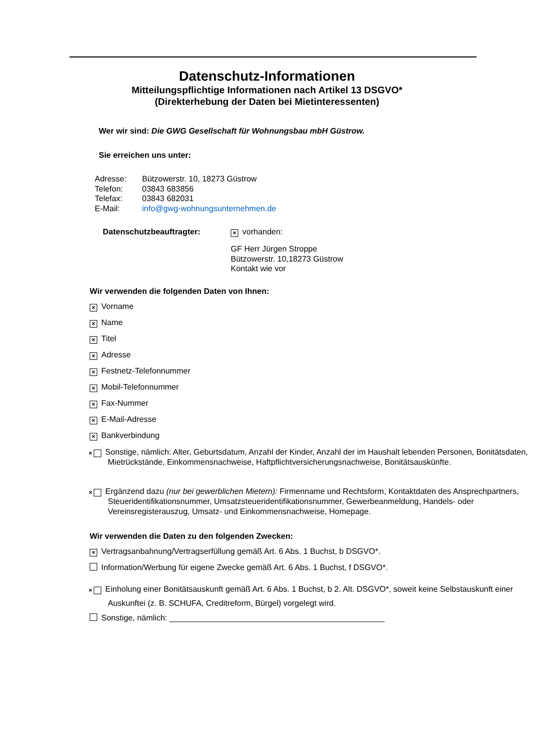Datenschutz-Informationen
Mitteilungspflichtige Informationen nach Artikel 13 DSGVO*
(Direkterhebung der Daten bei Mietinteressenten)
Wer wir sind: Die GWG Gesellschaft für Wohnungsbau mbH Güstrow.
Sie erreichen uns unter:
| Adresse: | Bützowerstr. 10, 18273 Güstrow |
| Telefon: | 03843 683856 |
| Telefax: | 03843 682031 |
| E-Mail: | info@gwg-wohnungsunternehmen.de |
Datenschutzbeauftragter:
× vorhanden:
GF Herr Jürgen Stroppe
Bützowerstr. 10,18273 Güstrow
Kontakt wie vor
Wir verwenden die folgenden Daten von Ihnen:
× Vorname
× Name
× Titel
× Adresse
× Festnetz-Telefonnummer
× Mobil-Telefonnummer
× Fax-Nummer
× E-Mail-Adresse
× Bankverbindung
× Sonstige, nämlich: Alter, Geburtsdatum, Anzahl der Kinder, Anzahl der im Haushalt lebenden Personen, Bonitätsdaten, Mietrückstände, Einkommensnachweise, Haftpflichtversicherungsnachweise, Bonitätsauskünfte.
× Ergänzend dazu (nur bei gewerblichen Mietern): Firmenname und Rechtsform, Kontaktdaten des Ansprechpartners, Steueridentifikationsnummer, Umsatzsteueridentifikationsnummer, Gewerbeanmeldung, Handels- oder Vereinsregisterauszug, Umsatz- und Einkommensnachweise, Homepage.
Wir verwenden die Daten zu den folgenden Zwecken:
× Vertragsanbahnung/Vertragserfüllung gemäß Art. 6 Abs. 1 Buchst, b DSGVO*.
Information/Werbung für eigene Zwecke gemäß Art. 6 Abs. 1 Buchst, f DSGVO*.
× Einholung einer Bonitätsauskunft gemäß Art. 6 Abs. 1 Buchst, b 2. Alt. DSGVO*, soweit keine Selbstauskunft einer Auskunftei (z. B. SCHUFA, Creditreform, Bürgel) vorgelegt wird.
Sonstige, nämlich: ________________________________________________